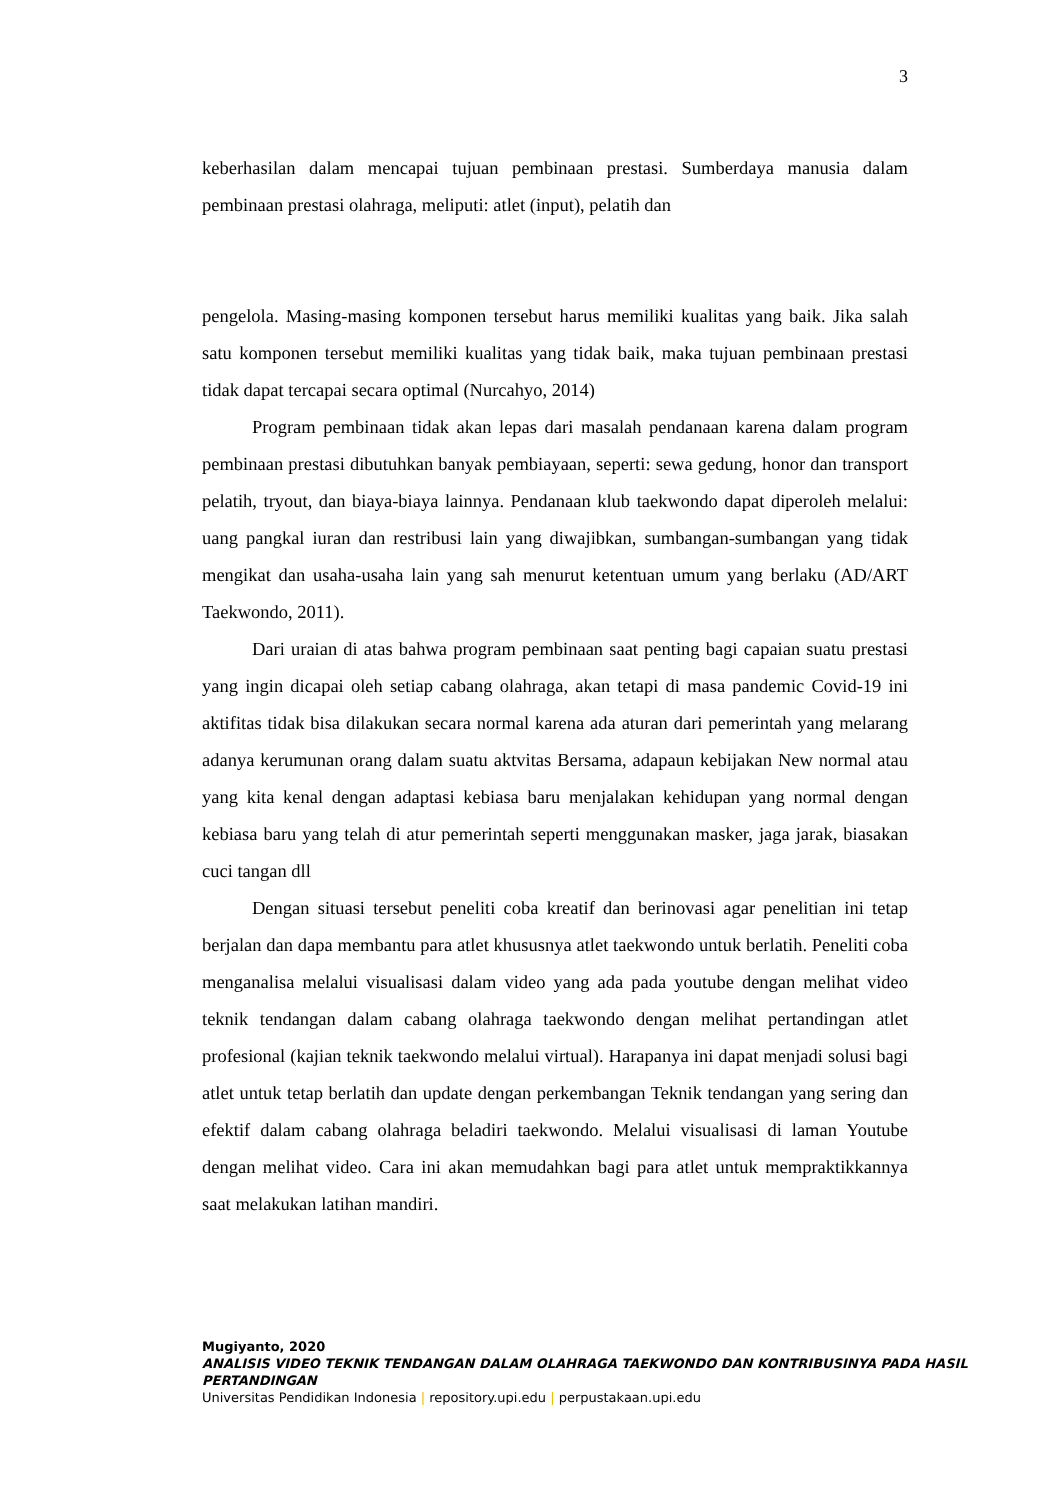3
keberhasilan dalam mencapai tujuan pembinaan prestasi. Sumberdaya manusia dalam pembinaan prestasi olahraga, meliputi: atlet (input), pelatih dan
pengelola. Masing-masing komponen tersebut harus memiliki kualitas yang baik. Jika salah satu komponen tersebut memiliki kualitas yang tidak baik, maka tujuan pembinaan prestasi tidak dapat tercapai secara optimal (Nurcahyo, 2014)
Program pembinaan tidak akan lepas dari masalah pendanaan karena dalam program pembinaan prestasi dibutuhkan banyak pembiayaan, seperti: sewa gedung, honor dan transport pelatih, tryout, dan biaya-biaya lainnya. Pendanaan klub taekwondo dapat diperoleh melalui: uang pangkal iuran dan restribusi lain yang diwajibkan, sumbangan-sumbangan yang tidak mengikat dan usaha-usaha lain yang sah menurut ketentuan umum yang berlaku (AD/ART Taekwondo, 2011).
Dari uraian di atas bahwa program pembinaan saat penting bagi capaian suatu prestasi yang ingin dicapai oleh setiap cabang olahraga, akan tetapi di masa pandemic Covid-19 ini aktifitas tidak bisa dilakukan secara normal karena ada aturan dari pemerintah yang melarang adanya kerumunan orang dalam suatu aktvitas Bersama, adapaun kebijakan New normal atau yang kita kenal dengan adaptasi kebiasa baru menjalakan kehidupan yang normal dengan kebiasa baru yang telah di atur pemerintah seperti menggunakan masker, jaga jarak, biasakan cuci tangan dll
Dengan situasi tersebut peneliti coba kreatif dan berinovasi agar penelitian ini tetap berjalan dan dapa membantu para atlet khususnya atlet taekwondo untuk berlatih. Peneliti coba menganalisa melalui visualisasi dalam video yang ada pada youtube dengan melihat video teknik tendangan dalam cabang olahraga taekwondo dengan melihat pertandingan atlet profesional (kajian teknik taekwondo melalui virtual). Harapanya ini dapat menjadi solusi bagi atlet untuk tetap berlatih dan update dengan perkembangan Teknik tendangan yang sering dan efektif dalam cabang olahraga beladiri taekwondo. Melalui visualisasi di laman Youtube dengan melihat video. Cara ini akan memudahkan bagi para atlet untuk mempraktikkannya saat melakukan latihan mandiri.
Mugiyanto, 2020
ANALISIS VIDEO TEKNIK TENDANGAN DALAM OLAHRAGA TAEKWONDO DAN KONTRIBUSINYA PADA HASIL PERTANDINGAN
Universitas Pendidikan Indonesia | repository.upi.edu | perpustakaan.upi.edu